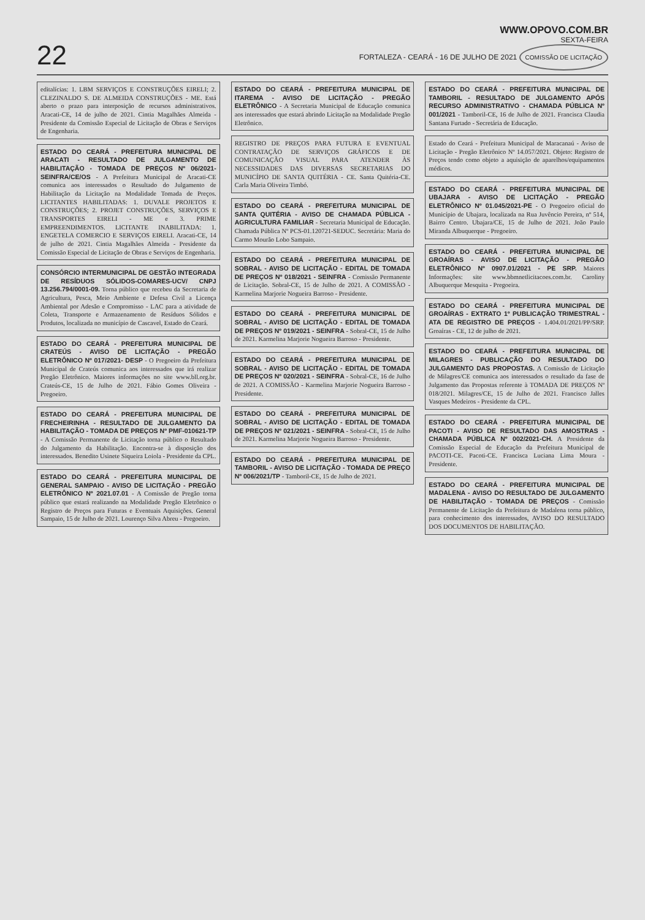22
WWW.OPOVO.COM.BR
SEXTA-FEIRA
FORTALEZA - CEARÁ - 16 DE JULHO DE 2021 COMISSÃO DE LICITAÇÃO
editalícias: 1. LBM SERVIÇOS E CONSTRUÇÕES EIRELI; 2. CLEZINALDO S. DE ALMEIDA CONSTRUÇÕES - ME. Está aberto o prazo para interposição de recursos administrativos. Aracati-CE, 14 de julho de 2021. Cintia Magalhães Almeida - Presidente da Comissão Especial de Licitação de Obras e Serviços de Engenharia.
ESTADO DO CEARÁ - PREFEITURA MUNICIPAL DE ARACATI - RESULTADO DE JULGAMENTO DE HABILITAÇÃO - TOMADA DE PREÇOS Nº 06/2021-SEINFRA/CE/OS - A Prefeitura Municipal de Aracati-CE comunica aos interessados o Resultado do Julgamento de Habilitação da Licitação na Modalidade Tomada de Preços. LICITANTES HABILITADAS: 1. DUVALE PROJETOS E CONSTRUÇÕES; 2. PROJET CONSTRUÇÕES, SERVIÇOS E TRANSPORTES EIRELI - ME e 3. PRIME EMPREENDIMENTOS. LICITANTE INABILITADA: 1. ENGETELA COMERCIO E SERVIÇOS EIRELI. Aracati-CE, 14 de julho de 2021. Cintia Magalhães Almeida - Presidente da Comissão Especial de Licitação de Obras e Serviços de Engenharia.
CONSÓRCIO INTERMUNICIPAL DE GESTÃO INTEGRADA DE RESÍDUOS SÓLIDOS-COMARES-UCV/ CNPJ 13.256.794/0001-09. Torna público que recebeu da Secretaria de Agricultura, Pesca, Meio Ambiente e Defesa Civil a Licença Ambiental por Adesão e Compromisso - LAC para a atividade de Coleta, Transporte e Armazenamento de Resíduos Sólidos e Produtos, localizada no município de Cascavel, Estado do Ceará.
ESTADO DO CEARÁ - PREFEITURA MUNICIPAL DE CRATEÚS - AVISO DE LICITAÇÃO - PREGÃO ELETRÔNICO Nº 017/2021- DESP - O Pregoeiro da Prefeitura Municipal de Crateús comunica aos interessados que irá realizar Pregão Eletrônico. Maiores informações no site www.bll.org.br. Crateús-CE, 15 de Julho de 2021. Fábio Gomes Oliveira - Pregoeiro.
ESTADO DO CEARÁ - PREFEITURA MUNICIPAL DE FRECHEIRINHA - RESULTADO DE JULGAMENTO DA HABILITAÇÃO - TOMADA DE PREÇOS Nº PMF-010621-TP - A Comissão Permanente de Licitação torna público o Resultado do Julgamento da Habilitação. Encontra-se à disposição dos interessados. Benedito Usinete Siqueira Loiola - Presidente da CPL.
ESTADO DO CEARÁ - PREFEITURA MUNICIPAL DE GENERAL SAMPAIO - AVISO DE LICITAÇÃO - PREGÃO ELETRÔNICO Nº 2021.07.01 - A Comissão de Pregão torna público que estará realizando na Modalidade Pregão Eletrônico o Registro de Preços para Futuras e Eventuais Aquisições. General Sampaio, 15 de Julho de 2021. Lourenço Silva Abreu - Pregoeiro.
ESTADO DO CEARÁ - PREFEITURA MUNICIPAL DE ITAREMA - AVISO DE LICITAÇÃO - PREGÃO ELETRÔNICO - A Secretaria Municipal de Educação comunica aos interessados que estará abrindo Licitação na Modalidade Pregão Eletrônico.
REGISTRO DE PREÇOS PARA FUTURA E EVENTUAL CONTRATAÇÃO DE SERVIÇOS GRÁFICOS E DE COMUNICAÇÃO VISUAL PARA ATENDER ÀS NECESSIDADES DAS DIVERSAS SECRETARIAS DO MUNICÍPIO DE SANTA QUITÉRIA - CE. Santa Quitéria-CE. Carla Maria Oliveira Timbó.
ESTADO DO CEARÁ - PREFEITURA MUNICIPAL DE SANTA QUITÉRIA - AVISO DE CHAMADA PÚBLICA - AGRICULTURA FAMILIAR - Secretaria Municipal de Educação. Chamada Pública Nº PCS-01.120721-SEDUC. Secretária: Maria do Carmo Mourão Lobo Sampaio.
ESTADO DO CEARÁ - PREFEITURA MUNICIPAL DE SOBRAL - AVISO DE LICITAÇÃO - EDITAL DE TOMADA DE PREÇOS Nº 018/2021 - SEINFRA - Comissão Permanente de Licitação. Sobral-CE, 15 de Julho de 2021. A COMISSÃO - Karmelina Marjorie Nogueira Barroso - Presidente.
ESTADO DO CEARÁ - PREFEITURA MUNICIPAL DE SOBRAL - AVISO DE LICITAÇÃO - EDITAL DE TOMADA DE PREÇOS Nº 019/2021 - SEINFRA - Sobral-CE, 15 de Julho de 2021. Karmelina Marjorie Nogueira Barroso - Presidente.
ESTADO DO CEARÁ - PREFEITURA MUNICIPAL DE SOBRAL - AVISO DE LICITAÇÃO - EDITAL DE TOMADA DE PREÇOS Nº 020/2021 - SEINFRA - Sobral-CE, 16 de Julho de 2021. A COMISSÃO - Karmelina Marjorie Nogueira Barroso - Presidente.
ESTADO DO CEARÁ - PREFEITURA MUNICIPAL DE SOBRAL - AVISO DE LICITAÇÃO - EDITAL DE TOMADA DE PREÇOS Nº 021/2021 - SEINFRA - Sobral-CE, 15 de Julho de 2021. Karmelina Marjorie Nogueira Barroso - Presidente.
ESTADO DO CEARÁ - PREFEITURA MUNICIPAL DE TAMBORIL - AVISO DE LICITAÇÃO - TOMADA DE PREÇO Nº 006/2021/TP - Tamboril-CE, 15 de Julho de 2021.
ESTADO DO CEARÁ - PREFEITURA MUNICIPAL DE TAMBORIL - RESULTADO DE JULGAMENTO APÓS RECURSO ADMINISTRATIVO - CHAMADA PÚBLICA Nº 001/2021 - Tamboril-CE, 16 de Julho de 2021. Francisca Claudia Santana Furtado - Secretária de Educação.
Estado do Ceará - Prefeitura Municipal de Maracanaú - Aviso de Licitação - Pregão Eletrônico Nº 14.057/2021. Objeto: Registro de Preços tendo como objeto a aquisição de aparelhos/equipamentos médicos.
ESTADO DO CEARÁ - PREFEITURA MUNICIPAL DE UBAJARA - AVISO DE LICITAÇÃO - PREGÃO ELETRÔNICO Nº 01.045/2021-PE - O Pregoeiro oficial do Município de Ubajara, localizada na Rua Juvêncio Pereira, nº 514, Bairro Centro. Ubajara/CE, 15 de Julho de 2021. João Paulo Miranda Albuquerque - Pregoeiro.
ESTADO DO CEARÁ - PREFEITURA MUNICIPAL DE GROAÍRAS - AVISO DE LICITAÇÃO - PREGÃO ELETRÔNICO Nº 0907.01/2021 - PE SRP. Maiores Informações: site www.bbmnetlicitacoes.com.br. Caroliny Albuquerque Mesquita - Pregoeira.
ESTADO DO CEARÁ - PREFEITURA MUNICIPAL DE GROAÍRAS - EXTRATO 1º PUBLICAÇÃO TRIMESTRAL - ATA DE REGISTRO DE PREÇOS - 1.404.01/2021/PP/SRP. Groaíras - CE, 12 de julho de 2021.
ESTADO DO CEARÁ - PREFEITURA MUNICIPAL DE MILAGRES - PUBLICAÇÃO DO RESULTADO DO JULGAMENTO DAS PROPOSTAS. A Comissão de Licitação de Milagres/CE comunica aos interessados o resultado da fase de Julgamento das Propostas referente à TOMADA DE PREÇOS Nº 018/2021. Milagres/CE, 15 de Julho de 2021. Francisco Jalles Vasques Medeiros - Presidente da CPL.
ESTADO DO CEARÁ - PREFEITURA MUNICIPAL DE PACOTI - AVISO DE RESULTADO DAS AMOSTRAS - CHAMADA PÚBLICA Nº 002/2021-CH. A Presidente da Comissão Especial de Educação da Prefeitura Municipal de PACOTI-CE. Pacoti-CE. Francisca Luciana Lima Moura - Presidente.
ESTADO DO CEARÁ - PREFEITURA MUNICIPAL DE MADALENA - AVISO DO RESULTADO DE JULGAMENTO DE HABILITAÇÃO - TOMADA DE PREÇOS - Comissão Permanente de Licitação da Prefeitura de Madalena torna público, para conhecimento dos interessados, AVISO DO RESULTADO DOS DOCUMENTOS DE HABILITAÇÃO.